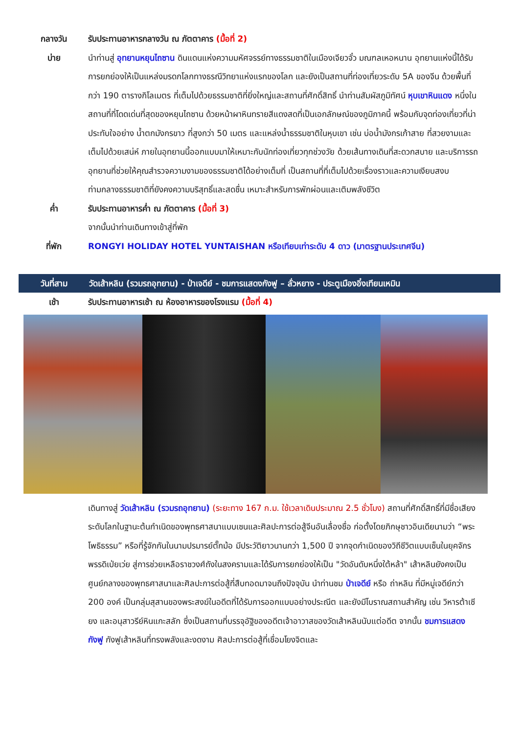กลางวัน รับประทานอาหารกลางวัน ณ ภัตตาคาร (มื้อที่ 2)
บ่าย นำท่านสู่ อุทยานหยุนไถซาน ดินแดนแห่งความมหัศจรรย์ทางธรรมชาติในเมืองเจียวจั๋ว มณฑลเหอหนาน อุทยานแห่งนี้ได้รับการยกย่องให้เป็นแหล่งมรดกโลกทางธรณีวิทยาแห่งแรกของโลก และยังเป็นสถานที่ท่องเที่ยวระดับ 5A ของจีน ด้วยพื้นที่กว่า 190 ตารางกิโลเมตร ที่เต็มไปด้วยธรรมชาติที่ยิ่งใหญ่และสถานที่ศักดิ์สิทธิ์ นำท่านสัมผัสภูมิทัศน์ หุบเขาหินแดง หนึ่งในสถานที่ที่โดดเด่นที่สุดของหยุนไถซาน ด้วยหน้าผาหินทรายสีแดงสดที่เป็นเอกลักษณ์ของภูมิภาคนี้ พร้อมกับจุดท่องเที่ยวที่น่าประทับใจอย่าง น้ำตกมังกรขาว ที่สูงกว่า 50 เมตร และแหล่งน้ำธรรมชาติในหุบเขา เช่น บ่อน้ำมังกรเก้าสาย ที่สวยงามและเต็มไปด้วยเสน่ห์ ภายในอุทยานนี้ออกแบบมาให้เหมาะกับนักท่องเที่ยวทุกช่วงวัย ด้วยเส้นทางเดินที่สะดวกสบาย และบริการรถอุทยานที่ช่วยให้คุณสำรวจความงามของธรรมชาติได้อย่างเต็มที่ เป็นสถานที่ที่เต็มไปด้วยเรื่องราวและความเงียบสงบ ท่ามกลางธรรมชาติที่ยังคงความบริสุทธิ์และสดชื่น เหมาะสำหรับการพักผ่อนและเติมพลังชีวิต
ค่ำ รับประทานอาหารค่ำ ณ ภัตตาคาร (มื้อที่ 3)
จากนั้นนำท่านเดินทางเข้าสู่ที่พัก
ที่พัก RONGYI HOLIDAY HOTEL YUNTAISHAN หรือเทียบเท่าระดับ 4 ดาว (มาตรฐานประเทศจีน)
วันที่สาม วัดเส้าหลิน (รวมรถอุทยาน) - ป่าเจดีย์ - ชมการแสดงกังฟู – ลั่วหยาง - ประตูเมืองอิ๋งเทียนเหมิน
เช้า รับประทานอาหารเช้า ณ ห้องอาหารของโรงแรม (มื้อที่ 4)
เดินทางสู่ วัดเส้าหลิน (รวมรถอุทยาน) (ระยะทาง 167 ก.ม. ใช้เวลาเดินประมาณ 2.5 ชั่วโมง) สถานที่ศักดิ์สิทธิ์ที่มีชื่อเสียงระดับโลกในฐานะต้นกำเนิดของพุทธศาสนาแบบเซนและศิลปะการต่อสู้จีนอันเลื่องชื่อ ก่อตั้งโดยภิกษุชาวอินเดียนามว่า “พระโพธิธรรม” หรือที่รู้จักกันในนามปรมารย์ตั๊กม้อ มีประวัติยาวนานกว่า 1,500 ปี จากจุดกำเนิดของวิถีชีวิตแบบเซ็นในยุคจักรพรรดิเป่ยเว่ย สู่การช่วยเหลือราชวงศ์ถังในสงครามและได้รับการยกย่องให้เป็น "วัดอันดับหนึ่งใต้หล้า" เส้าหลินยังคงเป็นศูนย์กลางของพุทธศาสนาและศิลปะการต่อสู้ที่สืบทอดมาจนถึงปัจจุบัน นำท่านชม ป่าเจดีย์ หรือ ถ่าหลิน ที่มีหมู่เจดีย์กว่า 200 องค์ เป็นกลุ่มสุสานของพระสงฆ์ในอดีตที่ได้รับการออกแบบอย่างประณีต และยังมีโบราณสถานสำคัญ เช่น วิหารต้าเซียง และอนุสาวรีย์หินแกะสลัก ซึ่งเป็นสถานที่บรรจุอัฐิของอดีตเจ้าอาวาสของวัดเส้าหลินนับแต่อดีต จากนั้น ชมการแสดงกังฟู กังฟูเส้าหลินที่ทรงพลังและงดงาม ศิลปะการต่อสู้ที่เชื่อมโยงจิตและ